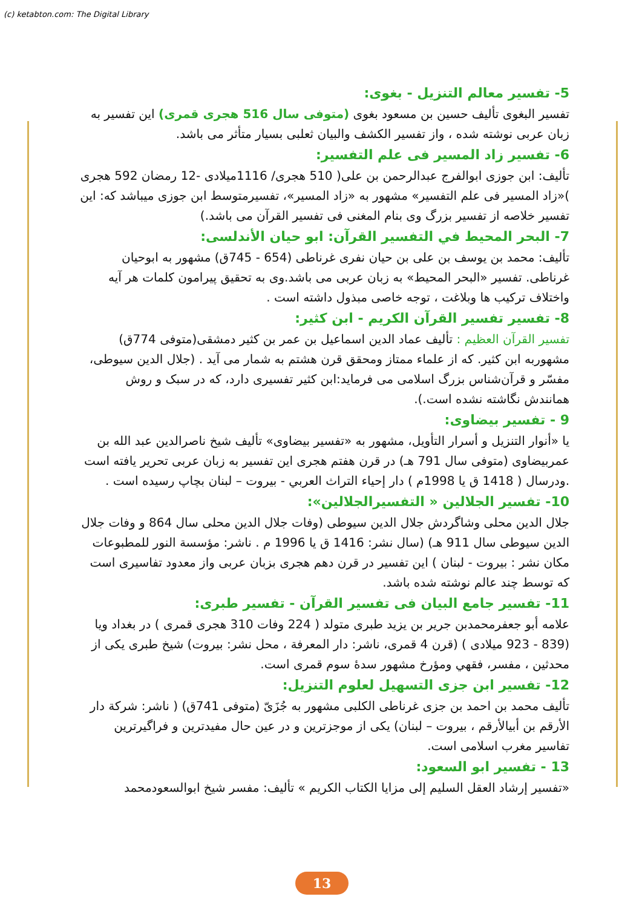(c) ketabton.com: The Digital Library
5- تفسير معالم التنزيل - بغوى:
تفسير البغوى تأليف حسين بن مسعود بغوى (متوفى سال 516 هجرى قمرى) اين تفسير به زبان عربى نوشته شده ، واز تفسير الكشف والبيان ثعلبى بسيار متأثر مى باشد.
6- تفسير زاد المسير فى علم التفسير:
تأليف: ابن جوزى ابوالفرج عبدالرحمن بن على( 510 هجرى/ 1116ميلادى -12 رمضان 592 هجرى )«زاد المسير فى علم التفسير» مشهور به «زاد المسير»، تفسيرمتوسط ابن جوزى ميباشد كه: اين تفسير خلاصه از تفسير بزرگ وى بنام المغنى فى تفسير القرآن مى باشد.)
7- البحر المحيط في التفسير القرآن: ابو حيان الأندلسى:
تأليف: محمد بن يوسف بن على بن حيان نفرى غرناطى (654 - 745ق) مشهور به ابوحيان غرناطى. تفسير «البحر المحيط» به زبان عربى مى باشد.وى به تحقيق پيرامون كلمات هر آيه واختلاف تركيب ها وبلاغت ، توجه خاصى مبذول داشته است .
8- تفسير تفسير القرآن الكريم - ابن كثير:
تفسير القرآن العظيم : تأليف عماد الدين اسماعيل بن عمر بن كثير دمشقى(متوفى 774ق) مشهوربه ابن كثير. كه از علماء ممتاز ومحقق قرن هشتم به شمار مى آيد . (جلال الدين سيوطى، مفسّر و قرآن‌شناس بزرگ اسلامى مى فرمايد:ابن كثير تفسيرى دارد، كه در سبک و روش همانندش نگاشته نشده است.).
9 - تفسير بيضاوى:
يا «أنوار التنزيل و أسرار التأويل، مشهور به «تفسير بيضاوى» تأليف شيخ ناصرالدين عبد الله بن عمربيضاوى (متوفى سال 791 هـ) در قرن هفتم هجرى اين تفسير به زبان عربى تحرير يافته است .ودرسال ( 1418 ق يا 1998م ) دار إحياء التراث العربي - بيروت – لبنان بچاپ رسيده است .
10- تفسير الجلالين « التفسيرالجلالين»:
جلال الدين محلى وشاگردش جلال الدين سيوطى (وفات جلال الدين محلى سال 864 و وفات جلال الدين سيوطى سال 911 هـ) (سال نشر: 1416 ق يا 1996 م . ناشر: مؤسسة النور للمطبوعات مكان نشر : بيروت - لبنان ) اين تفسير در قرن دهم هجرى بزبان عربى واز معدود تفاسيرى است كه توسط چند عالم نوشته شده باشد.
11- تفسير جامع البيان فى تفسير القرآن - تفسير طبرى:
علامه أبو جعفرمحمدبن جرير بن يزيد طبرى متولد ( 224 وفات 310 هجرى قمرى ) در بغداد ويا (839 - 923 ميلادى ) (قرن 4 قمرى، ناشر: دار المعرفة ، محل نشر: بيروت) شيخ طبرى يكى از محدثين ، مفسر، فقهي ومؤرخ مشهور سدهٔ سوم قمرى است.
12- تفسير ابن جزى التسهيل لعلوم التنزيل:
تأليف محمد بن احمد بن جزى غرناطى الكلبى مشهور به جُزَىّ (متوفى 741ق) ( ناشر: شركة دار الأرقم بن أبيالأرقم ، بيروت – لبنان) يكى از موجزترين و در عين حال مفيدترين و فراگيرترين تفاسير مغرب اسلامى است.
13 - تفسير ابو السعود:
«تفسير إرشاد العقل السليم إلى مزايا الكتاب الكريم » تأليف: مفسر شيخ ابوالسعودمحمد
13